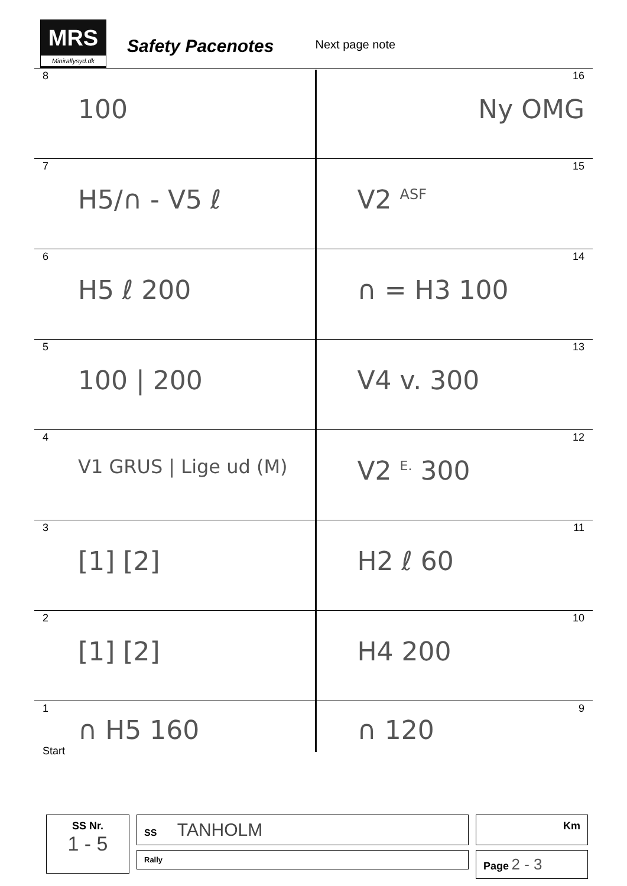MRS
Minirallysyd.dk
Safety Pacenotes
Next page note
8
100
16
Ny OMG
7
H5/∩ - V5 ℓ
15
V2 <sup>ASF</sup>
6
H5 ℓ 200
14
∩ = H3 100
5
100 | 200
13
V4 v. 300
4
V1 GRUS | Lige ud (M)
12
V2 <sup>E.</sup> 300
3
[1] [2]
11
H2 ℓ 60
2
[1] [2]
10
H4 200
1
∩ H5 160
Start
9
∩ 120
SS Nr.
1 - 5
SS TANHOLM
Rally
Km
Page 2 - 3